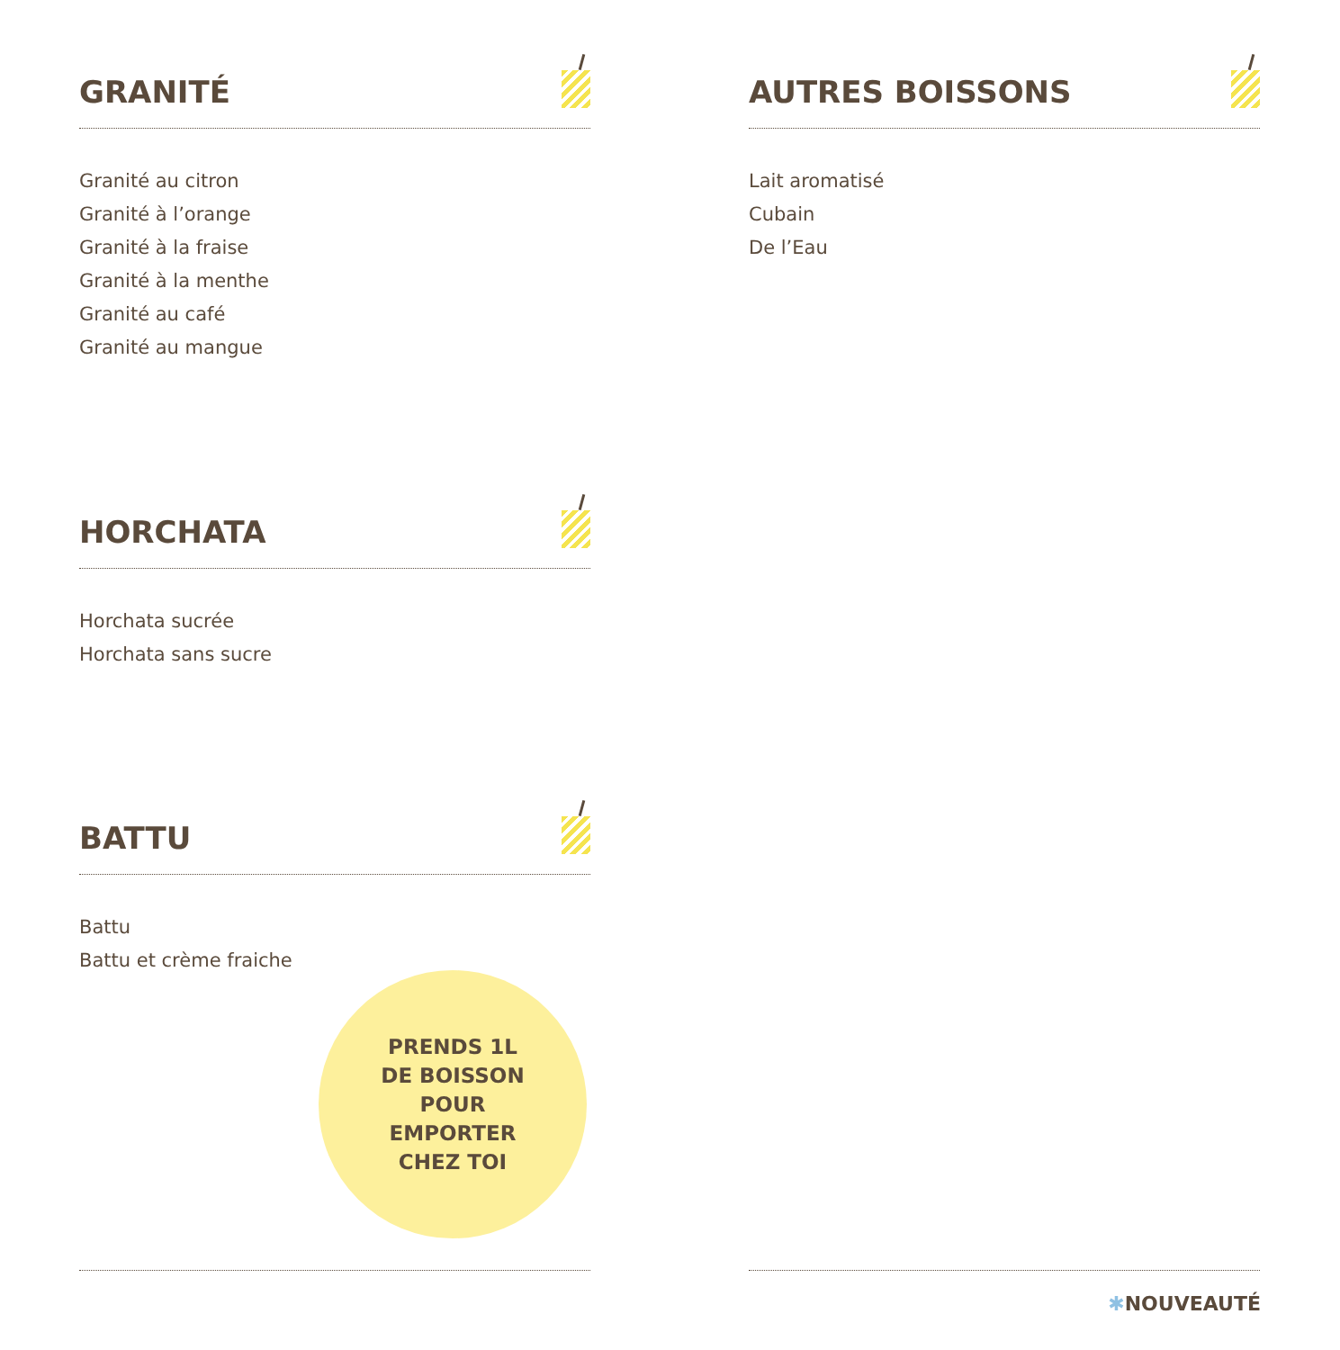GRANITÉ
Granité au citron
Granité à l’orange
Granité à la fraise
Granité à la menthe
Granité au café
Granité au mangue
AUTRES BOISSONS
Lait aromatisé
Cubain
De l’Eau
HORCHATA
Horchata sucrée
Horchata sans sucre
BATTU
Battu
Battu et crème fraiche
PRENDS 1L
DE BOISSON
POUR
EMPORTER
CHEZ TOI
✱NOUVEAUTÉ